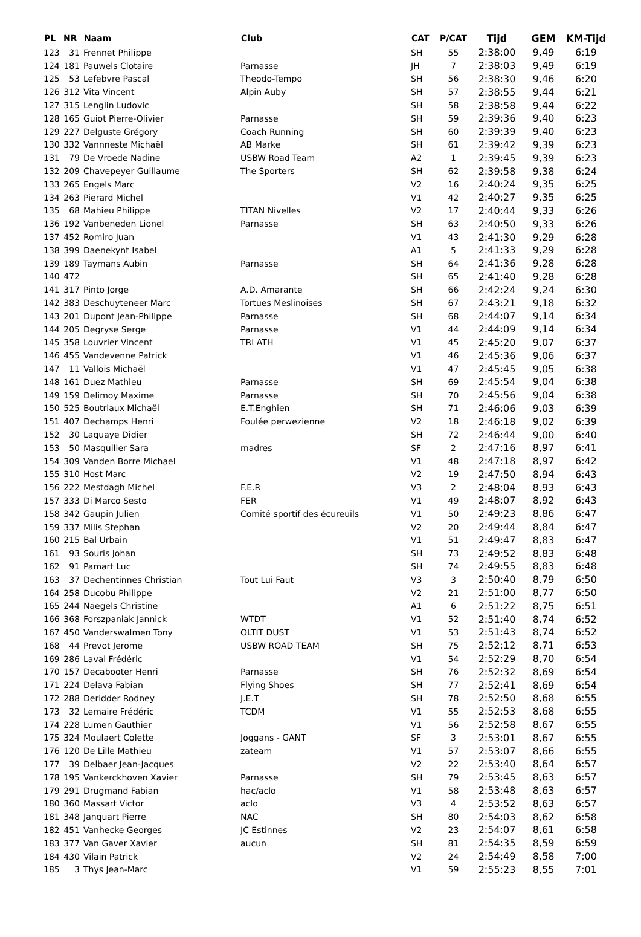| PL | NR | Naam | Club | CAT | P/CAT | Tijd | GEM | KM-Tijd |
| --- | --- | --- | --- | --- | --- | --- | --- | --- |
| 123 | 31 | Frennet Philippe | | SH | 55 | 2:38:00 | 9,49 | 6:19 |
| 124 | 181 | Pauwels Clotaire | Parnasse | JH | 7 | 2:38:03 | 9,49 | 6:19 |
| 125 | 53 | Lefebvre Pascal | Theodo-Tempo | SH | 56 | 2:38:30 | 9,46 | 6:20 |
| 126 | 312 | Vita Vincent | Alpin Auby | SH | 57 | 2:38:55 | 9,44 | 6:21 |
| 127 | 315 | Lenglin Ludovic | | SH | 58 | 2:38:58 | 9,44 | 6:22 |
| 128 | 165 | Guiot Pierre-Olivier | Parnasse | SH | 59 | 2:39:36 | 9,40 | 6:23 |
| 129 | 227 | Delguste Grégory | Coach Running | SH | 60 | 2:39:39 | 9,40 | 6:23 |
| 130 | 332 | Vannneste Michaël | AB Marke | SH | 61 | 2:39:42 | 9,39 | 6:23 |
| 131 | 79 | De Vroede Nadine | USBW Road Team | A2 | 1 | 2:39:45 | 9,39 | 6:23 |
| 132 | 209 | Chavepeyer Guillaume | The Sporters | SH | 62 | 2:39:58 | 9,38 | 6:24 |
| 133 | 265 | Engels Marc | | V2 | 16 | 2:40:24 | 9,35 | 6:25 |
| 134 | 263 | Pierard Michel | | V1 | 42 | 2:40:27 | 9,35 | 6:25 |
| 135 | 68 | Mahieu Philippe | TITAN Nivelles | V2 | 17 | 2:40:44 | 9,33 | 6:26 |
| 136 | 192 | Vanbeneden Lionel | Parnasse | SH | 63 | 2:40:50 | 9,33 | 6:26 |
| 137 | 452 | Romiro Juan | | V1 | 43 | 2:41:30 | 9,29 | 6:28 |
| 138 | 399 | Daenekynt Isabel | | A1 | 5 | 2:41:33 | 9,29 | 6:28 |
| 139 | 189 | Taymans Aubin | Parnasse | SH | 64 | 2:41:36 | 9,28 | 6:28 |
| 140 | 472 | | | SH | 65 | 2:41:40 | 9,28 | 6:28 |
| 141 | 317 | Pinto Jorge | A.D. Amarante | SH | 66 | 2:42:24 | 9,24 | 6:30 |
| 142 | 383 | Deschuyteneer Marc | Tortues Meslinoises | SH | 67 | 2:43:21 | 9,18 | 6:32 |
| 143 | 201 | Dupont Jean-Philippe | Parnasse | SH | 68 | 2:44:07 | 9,14 | 6:34 |
| 144 | 205 | Degryse Serge | Parnasse | V1 | 44 | 2:44:09 | 9,14 | 6:34 |
| 145 | 358 | Louvrier Vincent | TRI ATH | V1 | 45 | 2:45:20 | 9,07 | 6:37 |
| 146 | 455 | Vandevenne Patrick | | V1 | 46 | 2:45:36 | 9,06 | 6:37 |
| 147 | 11 | Vallois Michaël | | V1 | 47 | 2:45:45 | 9,05 | 6:38 |
| 148 | 161 | Duez Mathieu | Parnasse | SH | 69 | 2:45:54 | 9,04 | 6:38 |
| 149 | 159 | Delimoy Maxime | Parnasse | SH | 70 | 2:45:56 | 9,04 | 6:38 |
| 150 | 525 | Boutriaux Michaël | E.T.Enghien | SH | 71 | 2:46:06 | 9,03 | 6:39 |
| 151 | 407 | Dechamps Henri | Foulée perwezienne | V2 | 18 | 2:46:18 | 9,02 | 6:39 |
| 152 | 30 | Laquaye Didier | | SH | 72 | 2:46:44 | 9,00 | 6:40 |
| 153 | 50 | Masquilier Sara | madres | SF | 2 | 2:47:16 | 8,97 | 6:41 |
| 154 | 309 | Vanden Borre Michael | | V1 | 48 | 2:47:18 | 8,97 | 6:42 |
| 155 | 310 | Host Marc | | V2 | 19 | 2:47:50 | 8,94 | 6:43 |
| 156 | 222 | Mestdagh Michel | F.E.R | V3 | 2 | 2:48:04 | 8,93 | 6:43 |
| 157 | 333 | Di Marco Sesto | FER | V1 | 49 | 2:48:07 | 8,92 | 6:43 |
| 158 | 342 | Gaupin Julien | Comité sportif des écureuils | V1 | 50 | 2:49:23 | 8,86 | 6:47 |
| 159 | 337 | Milis Stephan | | V2 | 20 | 2:49:44 | 8,84 | 6:47 |
| 160 | 215 | Bal Urbain | | V1 | 51 | 2:49:47 | 8,83 | 6:47 |
| 161 | 93 | Souris Johan | | SH | 73 | 2:49:52 | 8,83 | 6:48 |
| 162 | 91 | Pamart Luc | | SH | 74 | 2:49:55 | 8,83 | 6:48 |
| 163 | 37 | Dechentinnes Christian | Tout Lui Faut | V3 | 3 | 2:50:40 | 8,79 | 6:50 |
| 164 | 258 | Ducobu Philippe | | V2 | 21 | 2:51:00 | 8,77 | 6:50 |
| 165 | 244 | Naegels Christine | | A1 | 6 | 2:51:22 | 8,75 | 6:51 |
| 166 | 368 | Forszpaniak Jannick | WTDT | V1 | 52 | 2:51:40 | 8,74 | 6:52 |
| 167 | 450 | Vanderswalmen Tony | OLTIT DUST | V1 | 53 | 2:51:43 | 8,74 | 6:52 |
| 168 | 44 | Prevot Jerome | USBW ROAD TEAM | SH | 75 | 2:52:12 | 8,71 | 6:53 |
| 169 | 286 | Laval Frédéric | | V1 | 54 | 2:52:29 | 8,70 | 6:54 |
| 170 | 157 | Decabooter Henri | Parnasse | SH | 76 | 2:52:32 | 8,69 | 6:54 |
| 171 | 224 | Delava Fabian | Flying Shoes | SH | 77 | 2:52:41 | 8,69 | 6:54 |
| 172 | 288 | Deridder Rodney | J.E.T | SH | 78 | 2:52:50 | 8,68 | 6:55 |
| 173 | 32 | Lemaire Frédéric | TCDM | V1 | 55 | 2:52:53 | 8,68 | 6:55 |
| 174 | 228 | Lumen Gauthier | | V1 | 56 | 2:52:58 | 8,67 | 6:55 |
| 175 | 324 | Moulaert Colette | Joggans - GANT | SF | 3 | 2:53:01 | 8,67 | 6:55 |
| 176 | 120 | De Lille Mathieu | zateam | V1 | 57 | 2:53:07 | 8,66 | 6:55 |
| 177 | 39 | Delbaer Jean-Jacques | | V2 | 22 | 2:53:40 | 8,64 | 6:57 |
| 178 | 195 | Vankerckhoven Xavier | Parnasse | SH | 79 | 2:53:45 | 8,63 | 6:57 |
| 179 | 291 | Drugmand Fabian | hac/aclo | V1 | 58 | 2:53:48 | 8,63 | 6:57 |
| 180 | 360 | Massart Victor | aclo | V3 | 4 | 2:53:52 | 8,63 | 6:57 |
| 181 | 348 | Janquart Pierre | NAC | SH | 80 | 2:54:03 | 8,62 | 6:58 |
| 182 | 451 | Vanhecke Georges | JC Estinnes | V2 | 23 | 2:54:07 | 8,61 | 6:58 |
| 183 | 377 | Van Gaver Xavier | aucun | SH | 81 | 2:54:35 | 8,59 | 6:59 |
| 184 | 430 | Vilain Patrick | | V2 | 24 | 2:54:49 | 8,58 | 7:00 |
| 185 | 3 | Thys Jean-Marc | | V1 | 59 | 2:55:23 | 8,55 | 7:01 |